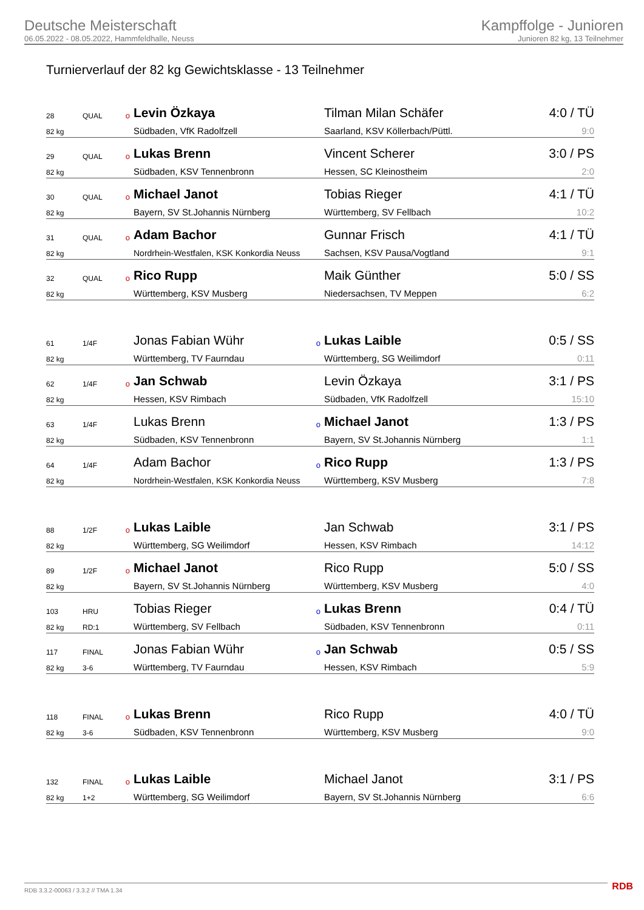Deutsche Meisterschaft
06.05.2022 - 08.05.2022, Hammfeldhalle, Neuss
Kampffolge - Junioren
Junioren 82 kg, 13 Teilnehmer
Turnierverlauf der 82 kg Gewichtsklasse - 13 Teilnehmer
| 28 | QUAL | o | Levin Özkaya | | Tilman Milan Schäfer | 4:0 / TÜ |
| 82 kg | | | Südbaden, VfK Radolfzell | | Saarland, KSV Köllerbach/Püttl. | 9:0 |
| 29 | QUAL | o | Lukas Brenn | | Vincent Scherer | 3:0 / PS |
| 82 kg | | | Südbaden, KSV Tennenbronn | | Hessen, SC Kleinostheim | 2:0 |
| 30 | QUAL | o | Michael Janot | | Tobias Rieger | 4:1 / TÜ |
| 82 kg | | | Bayern, SV St.Johannis Nürnberg | | Württemberg, SV Fellbach | 10:2 |
| 31 | QUAL | o | Adam Bachor | | Gunnar Frisch | 4:1 / TÜ |
| 82 kg | | | Nordrhein-Westfalen, KSK Konkordia Neuss | | Sachsen, KSV Pausa/Vogtland | 9:1 |
| 32 | QUAL | o | Rico Rupp | | Maik Günther | 5:0 / SS |
| 82 kg | | | Württemberg, KSV Musberg | | Niedersachsen, TV Meppen | 6:2 |
| 61 | 1/4F | | Jonas Fabian Wühr | o | Lukas Laible | 0:5 / SS |
| 82 kg | | | Württemberg, TV Faurndau | | Württemberg, SG Weilimdorf | 0:11 |
| 62 | 1/4F | o | Jan Schwab | | Levin Özkaya | 3:1 / PS |
| 82 kg | | | Hessen, KSV Rimbach | | Südbaden, VfK Radolfzell | 15:10 |
| 63 | 1/4F | | Lukas Brenn | o | Michael Janot | 1:3 / PS |
| 82 kg | | | Südbaden, KSV Tennenbronn | | Bayern, SV St.Johannis Nürnberg | 1:1 |
| 64 | 1/4F | | Adam Bachor | o | Rico Rupp | 1:3 / PS |
| 82 kg | | | Nordrhein-Westfalen, KSK Konkordia Neuss | | Württemberg, KSV Musberg | 7:8 |
| 88 | 1/2F | o | Lukas Laible | | Jan Schwab | 3:1 / PS |
| 82 kg | | | Württemberg, SG Weilimdorf | | Hessen, KSV Rimbach | 14:12 |
| 89 | 1/2F | o | Michael Janot | | Rico Rupp | 5:0 / SS |
| 82 kg | | | Bayern, SV St.Johannis Nürnberg | | Württemberg, KSV Musberg | 4:0 |
| 103 | HRU | | Tobias Rieger | o | Lukas Brenn | 0:4 / TÜ |
| 82 kg | RD:1 | | Württemberg, SV Fellbach | | Südbaden, KSV Tennenbronn | 0:11 |
| 117 | FINAL | | Jonas Fabian Wühr | o | Jan Schwab | 0:5 / SS |
| 82 kg | 3-6 | | Württemberg, TV Faurndau | | Hessen, KSV Rimbach | 5:9 |
| 118 | FINAL | o | Lukas Brenn | | Rico Rupp | 4:0 / TÜ |
| 82 kg | 3-6 | | Südbaden, KSV Tennenbronn | | Württemberg, KSV Musberg | 9:0 |
| 132 | FINAL | o | Lukas Laible | | Michael Janot | 3:1 / PS |
| 82 kg | 1+2 | | Württemberg, SG Weilimdorf | | Bayern, SV St.Johannis Nürnberg | 6:6 |
RDB 3.3.2-00063 / 3.3.2 // TMA 1.34
RDB